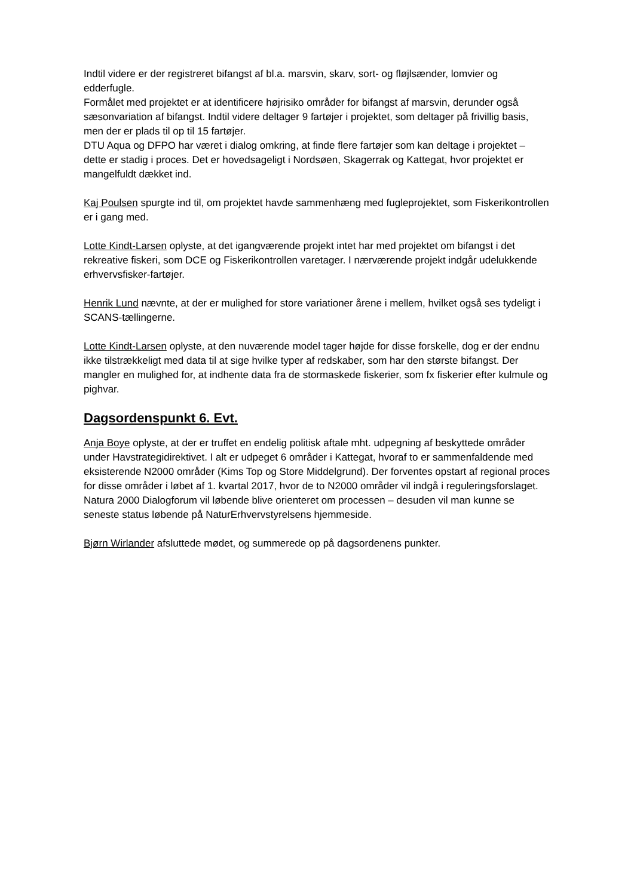Indtil videre er der registreret bifangst af bl.a. marsvin, skarv, sort- og fløjlsænder, lomvier og edderfugle.
Formålet med projektet er at identificere højrisiko områder for bifangst af marsvin, derunder også sæsonvariation af bifangst. Indtil videre deltager 9 fartøjer i projektet, som deltager på frivillig basis, men der er plads til op til 15 fartøjer.
DTU Aqua og DFPO har været i dialog omkring, at finde flere fartøjer som kan deltage i projektet – dette er stadig i proces. Det er hovedsageligt i Nordsøen, Skagerrak og Kattegat, hvor projektet er mangelfuldt dækket ind.
Kaj Poulsen spurgte ind til, om projektet havde sammenhæng med fugleprojektet, som Fiskerikontrollen er i gang med.
Lotte Kindt-Larsen oplyste, at det igangværende projekt intet har med projektet om bifangst i det rekreative fiskeri, som DCE og Fiskerikontrollen varetager. I nærværende projekt indgår udelukkende erhvervsfisker-fartøjer.
Henrik Lund nævnte, at der er mulighed for store variationer årene i mellem, hvilket også ses tydeligt i SCANS-tællingerne.
Lotte Kindt-Larsen oplyste, at den nuværende model tager højde for disse forskelle, dog er der endnu ikke tilstrækkeligt med data til at sige hvilke typer af redskaber, som har den største bifangst. Der mangler en mulighed for, at indhente data fra de stormaskede fiskerier, som fx fiskerier efter kulmule og pighvar.
Dagsordenspunkt 6. Evt.
Anja Boye oplyste, at der er truffet en endelig politisk aftale mht. udpegning af beskyttede områder under Havstrategidirektivet. I alt er udpeget 6 områder i Kattegat, hvoraf to er sammenfaldende med eksisterende N2000 områder (Kims Top og Store Middelgrund). Der forventes opstart af regional proces for disse områder i løbet af 1. kvartal 2017, hvor de to N2000 områder vil indgå i reguleringsforslaget. Natura 2000 Dialogforum vil løbende blive orienteret om processen – desuden vil man kunne se seneste status løbende på NaturErhvervstyrelsens hjemmeside.
Bjørn Wirlander afsluttede mødet, og summerede op på dagsordenens punkter.